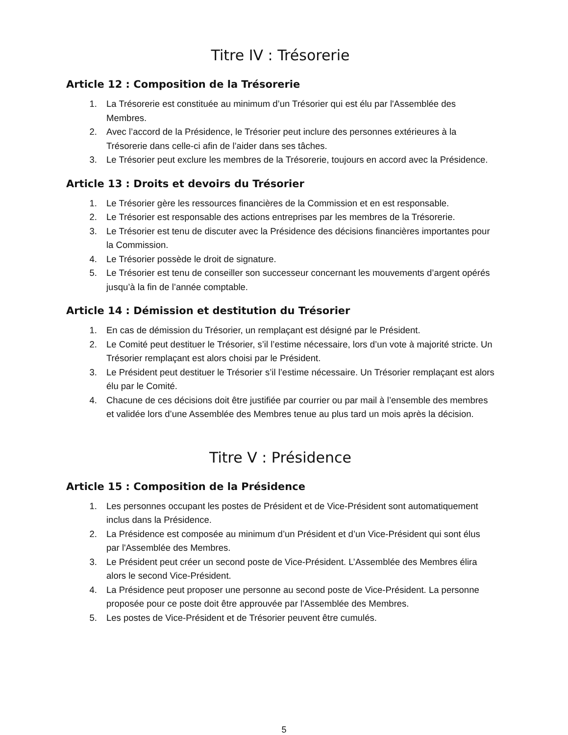Titre IV : Trésorerie
Article 12 : Composition de la Trésorerie
1. La Trésorerie est constituée au minimum d’un Trésorier qui est élu par l'Assemblée des Membres.
2. Avec l’accord de la Présidence, le Trésorier peut inclure des personnes extérieures à la Trésorerie dans celle-ci afin de l’aider dans ses tâches.
3. Le Trésorier peut exclure les membres de la Trésorerie, toujours en accord avec la Présidence.
Article 13 : Droits et devoirs du Trésorier
1. Le Trésorier gère les ressources financières de la Commission et en est responsable.
2. Le Trésorier est responsable des actions entreprises par les membres de la Trésorerie.
3. Le Trésorier est tenu de discuter avec la Présidence des décisions financières importantes pour la Commission.
4. Le Trésorier possède le droit de signature.
5. Le Trésorier est tenu de conseiller son successeur concernant les mouvements d’argent opérés jusqu’à la fin de l’année comptable.
Article 14 : Démission et destitution du Trésorier
1. En cas de démission du Trésorier, un remplaçant est désigné par le Président.
2. Le Comité peut destituer le Trésorier, s’il l’estime nécessaire, lors d’un vote à majorité stricte. Un Trésorier remplaçant est alors choisi par le Président.
3. Le Président peut destituer le Trésorier s’il l’estime nécessaire. Un Trésorier remplaçant est alors élu par le Comité.
4. Chacune de ces décisions doit être justifiée par courrier ou par mail à l’ensemble des membres et validée lors d’une Assemblée des Membres tenue au plus tard un mois après la décision.
Titre V : Présidence
Article 15 : Composition de la Présidence
1. Les personnes occupant les postes de Président et de Vice-Président sont automatiquement inclus dans la Présidence.
2. La Présidence est composée au minimum d’un Président et d’un Vice-Président qui sont élus par l'Assemblée des Membres.
3. Le Président peut créer un second poste de Vice-Président. L’Assemblée des Membres élira alors le second Vice-Président.
4. La Présidence peut proposer une personne au second poste de Vice-Président. La personne proposée pour ce poste doit être approuvée par l'Assemblée des Membres.
5. Les postes de Vice-Président et de Trésorier peuvent être cumulés.
5